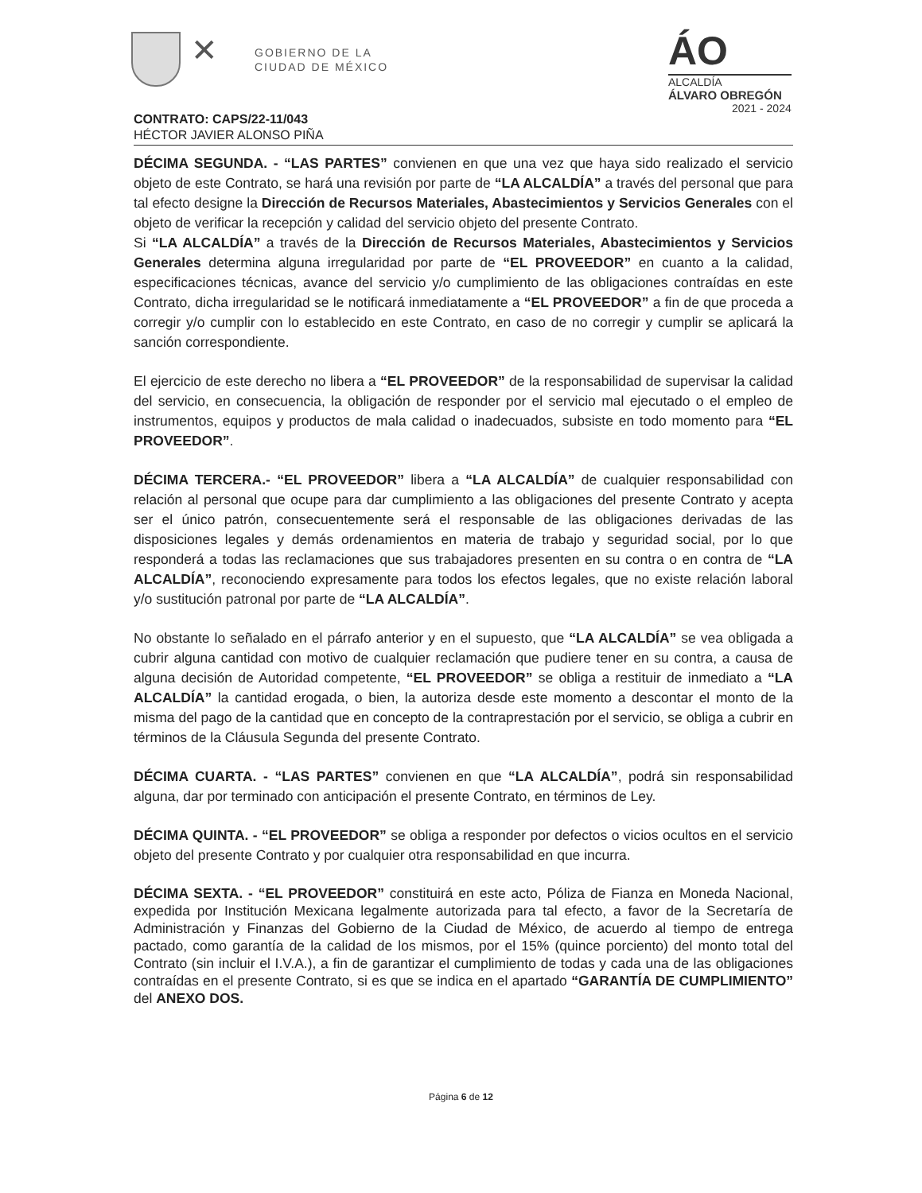✕
GOBIERNO DE LA
CIUDAD DE MÉXICO
ÁO
ALCALDÍA
ÁLVARO OBREGÓN
2021 - 2024
CONTRATO: CAPS/22-11/043
HÉCTOR JAVIER ALONSO PIÑA
DÉCIMA SEGUNDA. - “LAS PARTES” convienen en que una vez que haya sido realizado el servicio objeto de este Contrato, se hará una revisión por parte de “LA ALCALDÍA” a través del personal que para tal efecto designe la Dirección de Recursos Materiales, Abastecimientos y Servicios Generales con el objeto de verificar la recepción y calidad del servicio objeto del presente Contrato.
Si “LA ALCALDÍA” a través de la Dirección de Recursos Materiales, Abastecimientos y Servicios Generales determina alguna irregularidad por parte de “EL PROVEEDOR” en cuanto a la calidad, especificaciones técnicas, avance del servicio y/o cumplimiento de las obligaciones contraídas en este Contrato, dicha irregularidad se le notificará inmediatamente a “EL PROVEEDOR” a fin de que proceda a corregir y/o cumplir con lo establecido en este Contrato, en caso de no corregir y cumplir se aplicará la sanción correspondiente.
El ejercicio de este derecho no libera a “EL PROVEEDOR” de la responsabilidad de supervisar la calidad del servicio, en consecuencia, la obligación de responder por el servicio mal ejecutado o el empleo de instrumentos, equipos y productos de mala calidad o inadecuados, subsiste en todo momento para “EL PROVEEDOR”.
DÉCIMA TERCERA.- “EL PROVEEDOR” libera a “LA ALCALDÍA” de cualquier responsabilidad con relación al personal que ocupe para dar cumplimiento a las obligaciones del presente Contrato y acepta ser el único patrón, consecuentemente será el responsable de las obligaciones derivadas de las disposiciones legales y demás ordenamientos en materia de trabajo y seguridad social, por lo que responderá a todas las reclamaciones que sus trabajadores presenten en su contra o en contra de “LA ALCALDÍA”, reconociendo expresamente para todos los efectos legales, que no existe relación laboral y/o sustitución patronal por parte de “LA ALCALDÍA”.
No obstante lo señalado en el párrafo anterior y en el supuesto, que “LA ALCALDÍA” se vea obligada a cubrir alguna cantidad con motivo de cualquier reclamación que pudiere tener en su contra, a causa de alguna decisión de Autoridad competente, “EL PROVEEDOR” se obliga a restituir de inmediato a “LA ALCALDÍA” la cantidad erogada, o bien, la autoriza desde este momento a descontar el monto de la misma del pago de la cantidad que en concepto de la contraprestación por el servicio, se obliga a cubrir en términos de la Cláusula Segunda del presente Contrato.
DÉCIMA CUARTA. - “LAS PARTES” convienen en que “LA ALCALDÍA”, podrá sin responsabilidad alguna, dar por terminado con anticipación el presente Contrato, en términos de Ley.
DÉCIMA QUINTA. - “EL PROVEEDOR” se obliga a responder por defectos o vicios ocultos en el servicio objeto del presente Contrato y por cualquier otra responsabilidad en que incurra.
DÉCIMA SEXTA. - “EL PROVEEDOR” constituirá en este acto, Póliza de Fianza en Moneda Nacional, expedida por Institución Mexicana legalmente autorizada para tal efecto, a favor de la Secretaría de Administración y Finanzas del Gobierno de la Ciudad de México, de acuerdo al tiempo de entrega pactado, como garantía de la calidad de los mismos, por el 15% (quince porciento) del monto total del Contrato (sin incluir el I.V.A.), a fin de garantizar el cumplimiento de todas y cada una de las obligaciones contraídas en el presente Contrato, si es que se indica en el apartado “GARANTÍA DE CUMPLIMIENTO” del ANEXO DOS.
Página 6 de 12